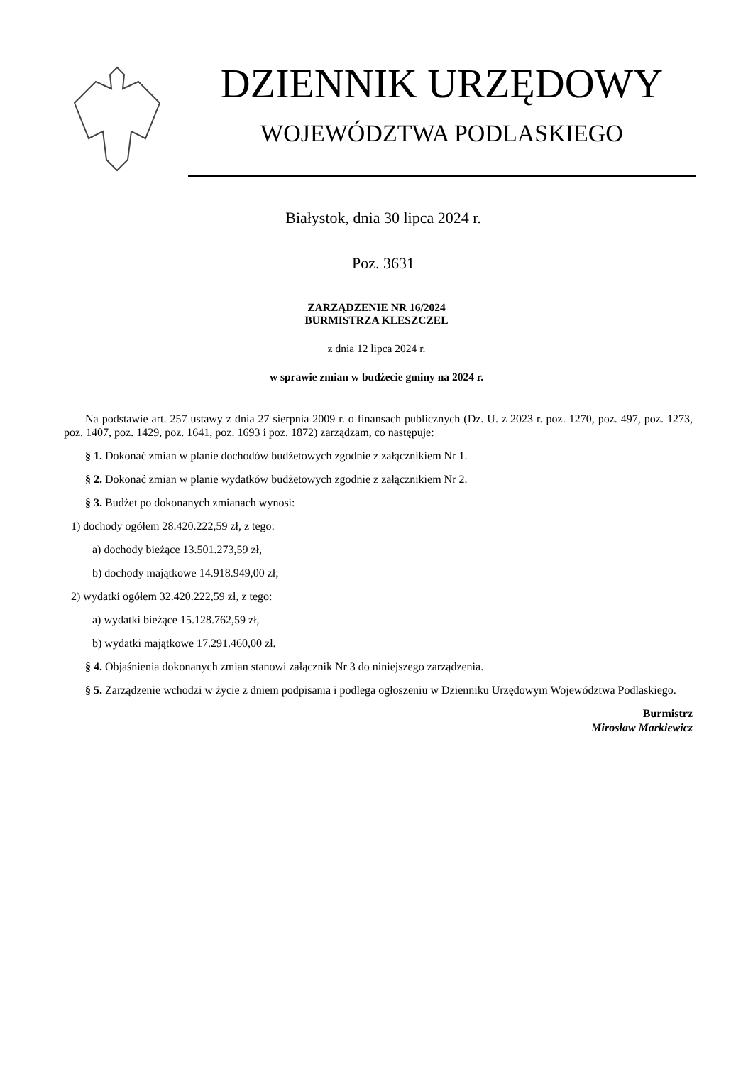DZIENNIK URZĘDOWY
WOJEWÓDZTWA PODLASKIEGO
Białystok, dnia 30 lipca 2024 r.
Poz. 3631
ZARZĄDZENIE NR 16/2024
BURMISTRZA KLESZCZEL
z dnia 12 lipca 2024 r.
w sprawie zmian w budżecie gminy na 2024 r.
Na podstawie art. 257 ustawy z dnia 27 sierpnia 2009 r. o finansach publicznych (Dz. U. z 2023 r. poz. 1270, poz. 497, poz. 1273, poz. 1407, poz. 1429, poz. 1641, poz. 1693 i poz. 1872) zarządzam, co następuje:
§ 1. Dokonać zmian w planie dochodów budżetowych zgodnie z załącznikiem Nr 1.
§ 2. Dokonać zmian w planie wydatków budżetowych zgodnie z załącznikiem Nr 2.
§ 3. Budżet po dokonanych zmianach wynosi:
1) dochody ogółem 28.420.222,59 zł, z tego:
a) dochody bieżące 13.501.273,59 zł,
b) dochody majątkowe 14.918.949,00 zł;
2) wydatki ogółem 32.420.222,59 zł, z tego:
a) wydatki bieżące 15.128.762,59 zł,
b) wydatki majątkowe 17.291.460,00 zł.
§ 4. Objaśnienia dokonanych zmian stanowi załącznik Nr 3 do niniejszego zarządzenia.
§ 5. Zarządzenie wchodzi w życie z dniem podpisania i podlega ogłoszeniu w Dzienniku Urzędowym Województwa Podlaskiego.
Burmistrz
Mirosław Markiewicz